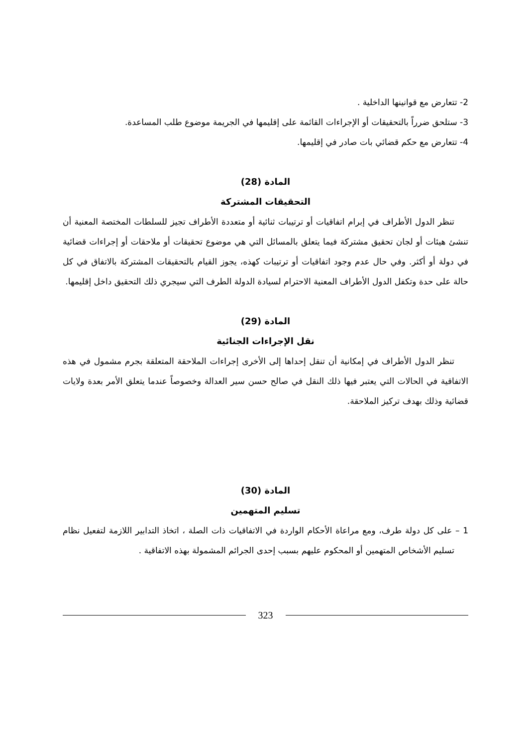2- تتعارض مع قوانينها الداخلية .
3- ستلحق ضرراً بالتحقيقات أو الإجراءات القائمة على إقليمها في الجريمة موضوع طلب المساعدة.
4- تتعارض مع حكم قضائي بات صادر في إقليمها.
المادة (28)
التحقيقات المشتركة
تنظر الدول الأطراف في إبرام اتفاقيات أو ترتيبات ثنائية أو متعددة الأطراف تجيز للسلطات المختصة المعنية أن تنشئ هيئات أو لجان تحقيق مشتركة فيما يتعلق بالمسائل التي هي موضوع تحقيقات أو ملاحقات أو إجراءات قضائية في دولة أو أكثر. وفي حال عدم وجود اتفاقيات أو ترتيبات كهذه، يجوز القيام بالتحقيقات المشتركة بالاتفاق في كل حالة على حدة وتكفل الدول الأطراف المعنية الاحترام لسيادة الدولة الطرف التي سيجري ذلك التحقيق داخل إقليمها.
المادة (29)
نقل الإجراءات الجنائية
تنظر الدول الأطراف في إمكانية أن تنقل إحداها إلى الأخرى إجراءات الملاحقة المتعلقة بجرم مشمول في هذه الاتفاقية في الحالات التي يعتبر فيها ذلك النقل في صالح حسن سير العدالة وخصوصاً عندما يتعلق الأمر بعدة ولايات قضائية وذلك بهدف تركيز الملاحقة.
المادة (30)
تسليم المتهمين
1 – على كل دولة طرف، ومع مراعاة الأحكام الواردة في الاتفاقيات ذات الصلة ، اتخاذ التدابير اللازمة لتفعيل نظام تسليم الأشخاص المتهمين أو المحكوم عليهم بسبب إحدى الجرائم المشمولة بهذه الاتفاقية .
323